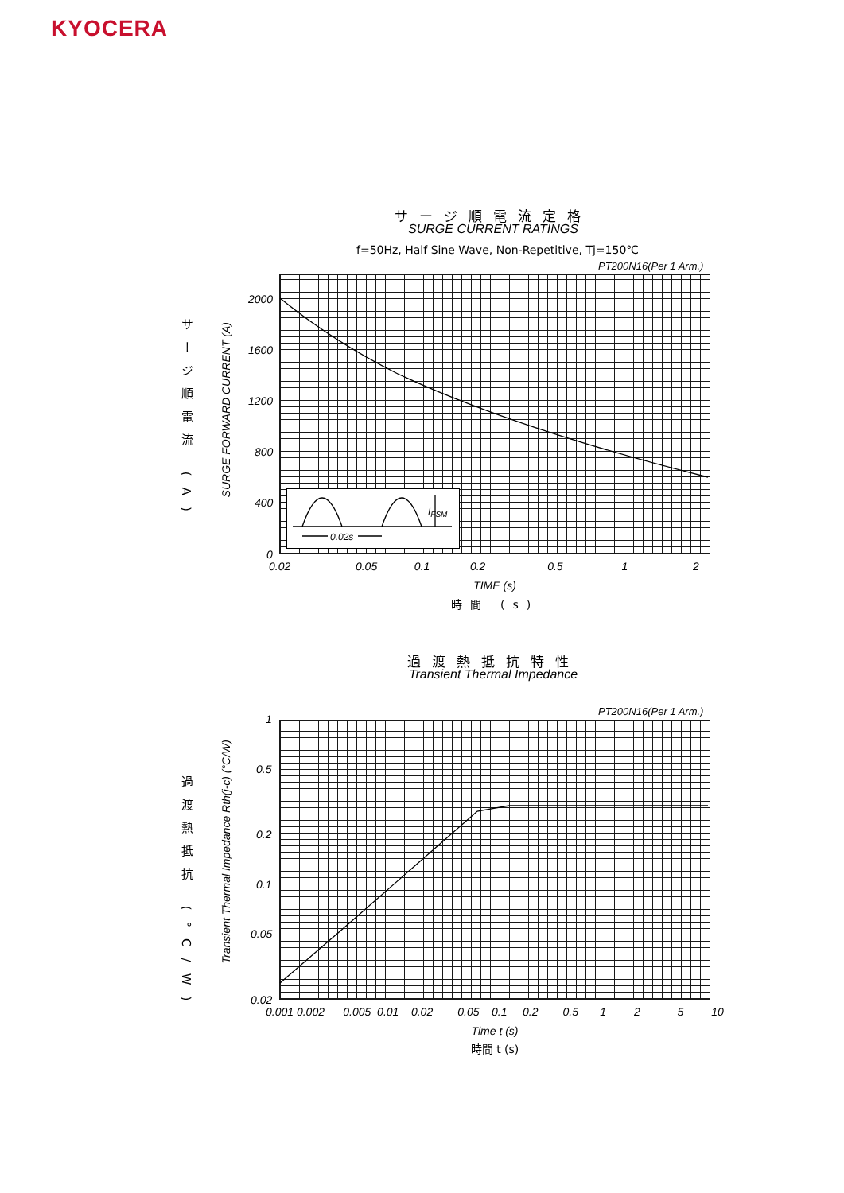KYOCERA
サージ順電流定格
SURGE CURRENT RATINGS
f=50Hz, Half Sine Wave, Non-Repetitive, Tj=150℃
PT200N16(Per 1 Arm.)
サージ順電流 (A)
SURGE FORWARD CURRENT (A)
2000
1600
1200
800
400
0
0.02 0.05 0.1 0.2 0.5 1 2
I<sub>FSM</sub>
0.02s
TIME (s)
時間 (s)
過渡熱抵抗特性
Transient Thermal Impedance
PT200N16(Per 1 Arm.)
過渡熱抵抗 (°C/W)
Transient Thermal Impedance Rth(j-c) (°C/W)
1
0.5
0.2
0.1
0.05
0.02
0.001 0.002 0.005 0.01 0.02 0.05 0.1 0.2 0.5 1 2 5 10
Time t (s)
時間 t (s)